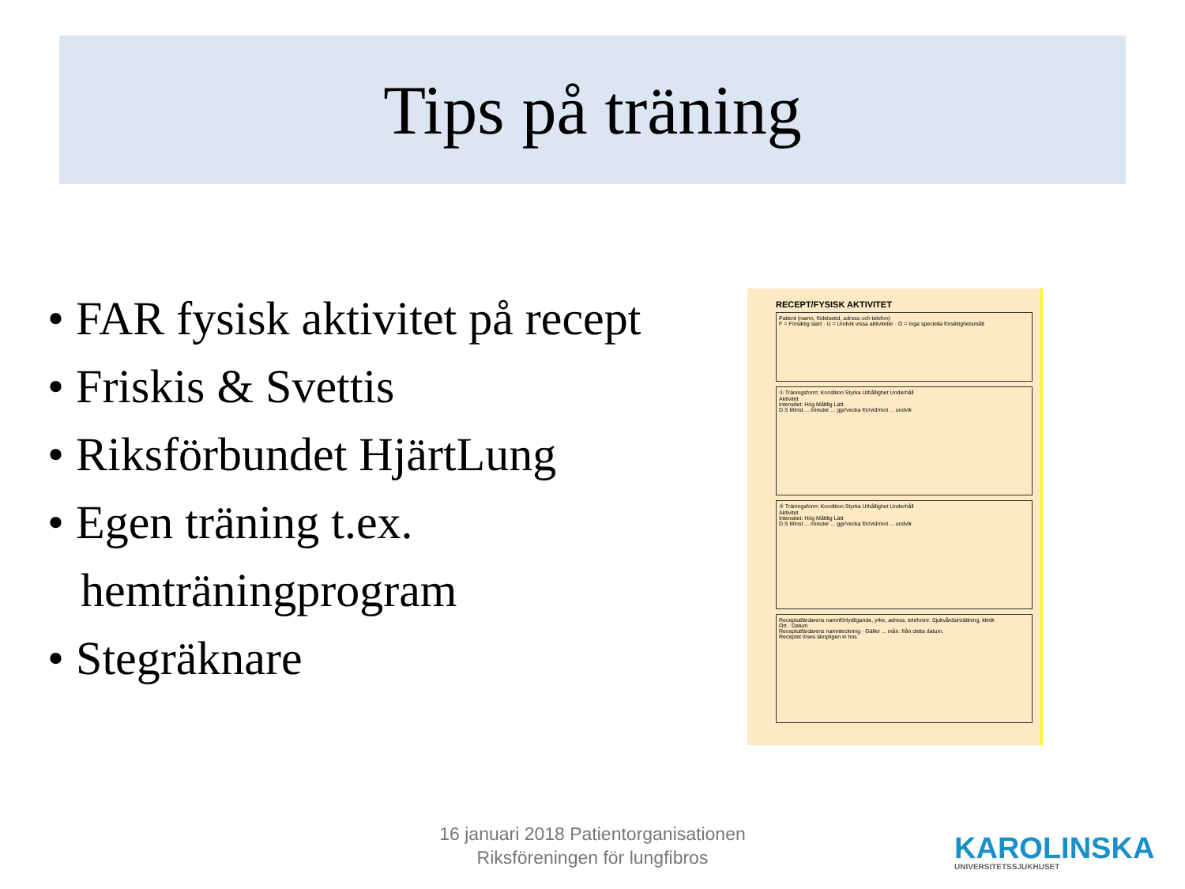Tips på träning
• FAR fysisk aktivitet på recept
• Friskis & Svettis
• Riksförbundet HjärtLung
• Egen träning t.ex. hemträningprogram
• Stegräknare
RECEPT/FYSISK AKTIVITET
Patient (namn, födelsetid, adress och telefon)
F = Försiktig start · U = Undvik vissa aktiviteter · O = Inga speciella försiktighetsmått
① Träningsform: Kondition Styrka Uthållighet Underhåll
Aktivitet
Intensitet: Hög Måttlig Lätt
D.S Minst ... minuter ... ggr/vecka för/vid/mot ... undvik
② Träningsform: Kondition Styrka Uthållighet Underhåll
Aktivitet
Intensitet: Hög Måttlig Lätt
D.S Minst ... minuter ... ggr/vecka för/vid/mot ... undvik
Receptutfärdarens namnförtydligande, yrke, adress, telefonnr. Sjukvårdsinrättning, klinik
Ort · Datum
Receptutfärdarens namnteckning · Gäller ... mån. från detta datum.
Receptet löses lämpligen in hos
16 januari 2018 Patientorganisationen
Riksföreningen för lungfibros
KAROLINSKA
UNIVERSITETSSJUKHUSET